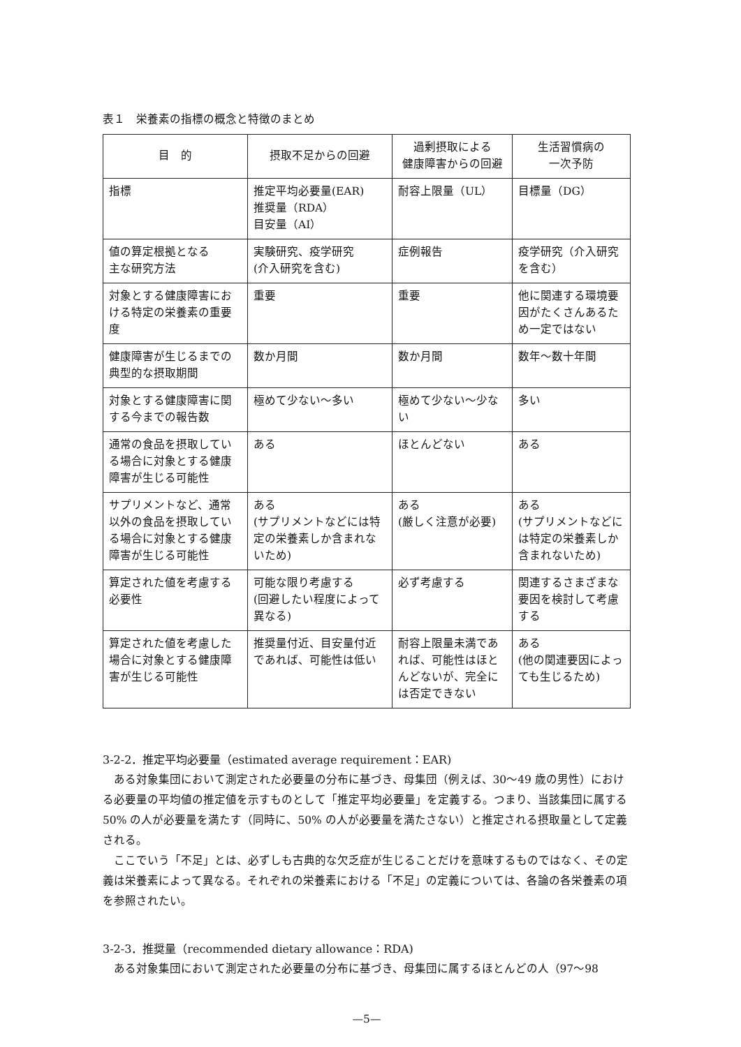表１　栄養素の指標の概念と特徴のまとめ
| 目 的 | 摂取不足からの回避 | 過剰摂取による 健康障害からの回避 | 生活習慣病の 一次予防 |
| --- | --- | --- | --- |
| 指標 | 推定平均必要量(EAR) 推奨量（RDA） 目安量（AI） | 耐容上限量（UL） | 目標量（DG） |
| 値の算定根拠となる 主な研究方法 | 実験研究、疫学研究 (介入研究を含む) | 症例報告 | 疫学研究（介入研究を含む） |
| 対象とする健康障害における特定の栄養素の重要度 | 重要 | 重要 | 他に関連する環境要因がたくさんあるため一定ではない |
| 健康障害が生じるまでの典型的な摂取期間 | 数か月間 | 数か月間 | 数年～数十年間 |
| 対象とする健康障害に関する今までの報告数 | 極めて少ない～多い | 極めて少ない～少ない | 多い |
| 通常の食品を摂取している場合に対象とする健康障害が生じる可能性 | ある | ほとんどない | ある |
| サプリメントなど、通常以外の食品を摂取している場合に対象とする健康障害が生じる可能性 | ある (サプリメントなどには特定の栄養素しか含まれないため) | ある (厳しく注意が必要) | ある (サプリメントなどには特定の栄養素しか含まれないため) |
| 算定された値を考慮する必要性 | 可能な限り考慮する (回避したい程度によって異なる) | 必ず考慮する | 関連するさまざまな要因を検討して考慮する |
| 算定された値を考慮した場合に対象とする健康障害が生じる可能性 | 推奨量付近、目安量付近であれば、可能性は低い | 耐容上限量未満であれば、可能性はほとんどないが、完全には否定できない | ある (他の関連要因によっても生じるため) |
3-2-2．推定平均必要量（estimated average requirement：EAR)
ある対象集団において測定された必要量の分布に基づき、母集団（例えば、30～49 歳の男性）における必要量の平均値の推定値を示すものとして「推定平均必要量」を定義する。つまり、当該集団に属する 50% の人が必要量を満たす（同時に、50% の人が必要量を満たさない）と推定される摂取量として定義される。
ここでいう「不足」とは、必ずしも古典的な欠乏症が生じることだけを意味するものではなく、その定義は栄養素によって異なる。それぞれの栄養素における「不足」の定義については、各論の各栄養素の項を参照されたい。
3-2-3．推奨量（recommended dietary allowance：RDA)
ある対象集団において測定された必要量の分布に基づき、母集団に属するほとんどの人（97～98
—5—